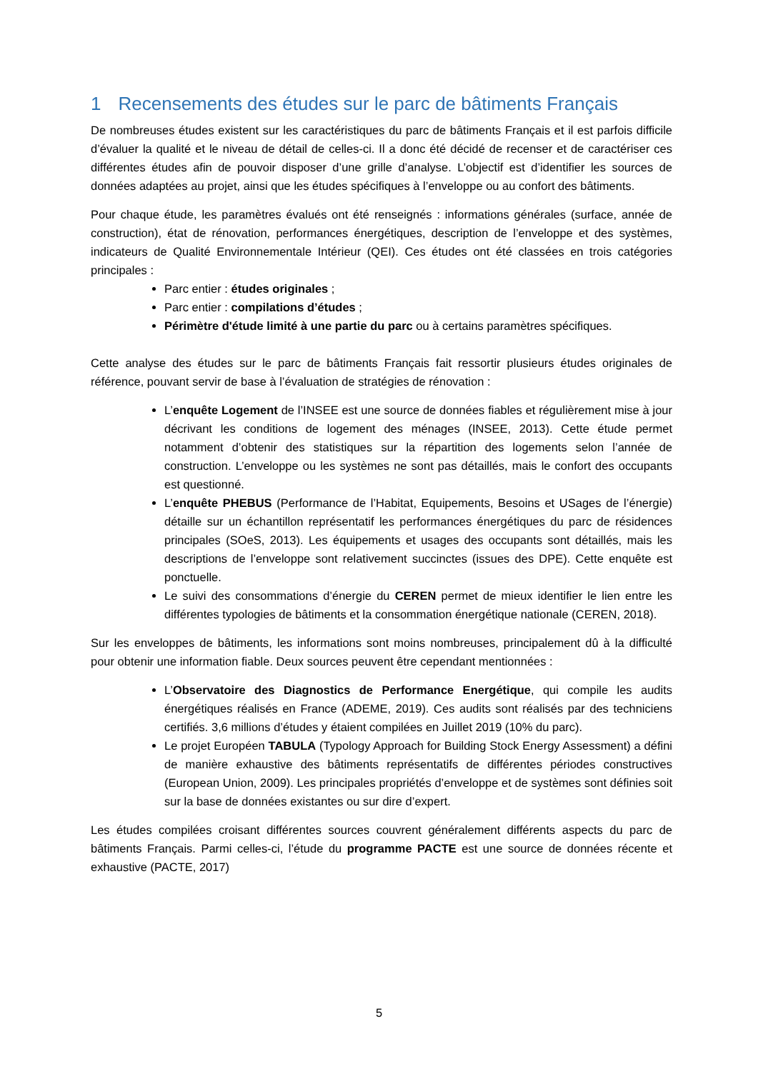1 Recensements des études sur le parc de bâtiments Français
De nombreuses études existent sur les caractéristiques du parc de bâtiments Français et il est parfois difficile d’évaluer la qualité et le niveau de détail de celles-ci. Il a donc été décidé de recenser et de caractériser ces différentes études afin de pouvoir disposer d’une grille d’analyse. L’objectif est d’identifier les sources de données adaptées au projet, ainsi que les études spécifiques à l’enveloppe ou au confort des bâtiments.
Pour chaque étude, les paramètres évalués ont été renseignés : informations générales (surface, année de construction), état de rénovation, performances énergétiques, description de l’enveloppe et des systèmes, indicateurs de Qualité Environnementale Intérieur (QEI). Ces études ont été classées en trois catégories principales :
Parc entier : études originales ;
Parc entier : compilations d’études ;
Périmètre d'étude limité à une partie du parc ou à certains paramètres spécifiques.
Cette analyse des études sur le parc de bâtiments Français fait ressortir plusieurs études originales de référence, pouvant servir de base à l’évaluation de stratégies de rénovation :
L’enquête Logement de l’INSEE est une source de données fiables et régulièrement mise à jour décrivant les conditions de logement des ménages (INSEE, 2013). Cette étude permet notamment d’obtenir des statistiques sur la répartition des logements selon l’année de construction. L’enveloppe ou les systèmes ne sont pas détaillés, mais le confort des occupants est questionné.
L’enquête PHEBUS (Performance de l’Habitat, Equipements, Besoins et USages de l’énergie) détaille sur un échantillon représentatif les performances énergétiques du parc de résidences principales (SOeS, 2013). Les équipements et usages des occupants sont détaillés, mais les descriptions de l’enveloppe sont relativement succinctes (issues des DPE). Cette enquête est ponctuelle.
Le suivi des consommations d’énergie du CEREN permet de mieux identifier le lien entre les différentes typologies de bâtiments et la consommation énergétique nationale (CEREN, 2018).
Sur les enveloppes de bâtiments, les informations sont moins nombreuses, principalement dû à la difficulté pour obtenir une information fiable. Deux sources peuvent être cependant mentionnées :
L’Observatoire des Diagnostics de Performance Energétique, qui compile les audits énergétiques réalisés en France (ADEME, 2019). Ces audits sont réalisés par des techniciens certifiés. 3,6 millions d’études y étaient compilées en Juillet 2019 (10% du parc).
Le projet Européen TABULA (Typology Approach for Building Stock Energy Assessment) a défini de manière exhaustive des bâtiments représentatifs de différentes périodes constructives (European Union, 2009). Les principales propriétés d’enveloppe et de systèmes sont définies soit sur la base de données existantes ou sur dire d’expert.
Les études compilées croisant différentes sources couvrent généralement différents aspects du parc de bâtiments Français. Parmi celles-ci, l’étude du programme PACTE est une source de données récente et exhaustive (PACTE, 2017)
5